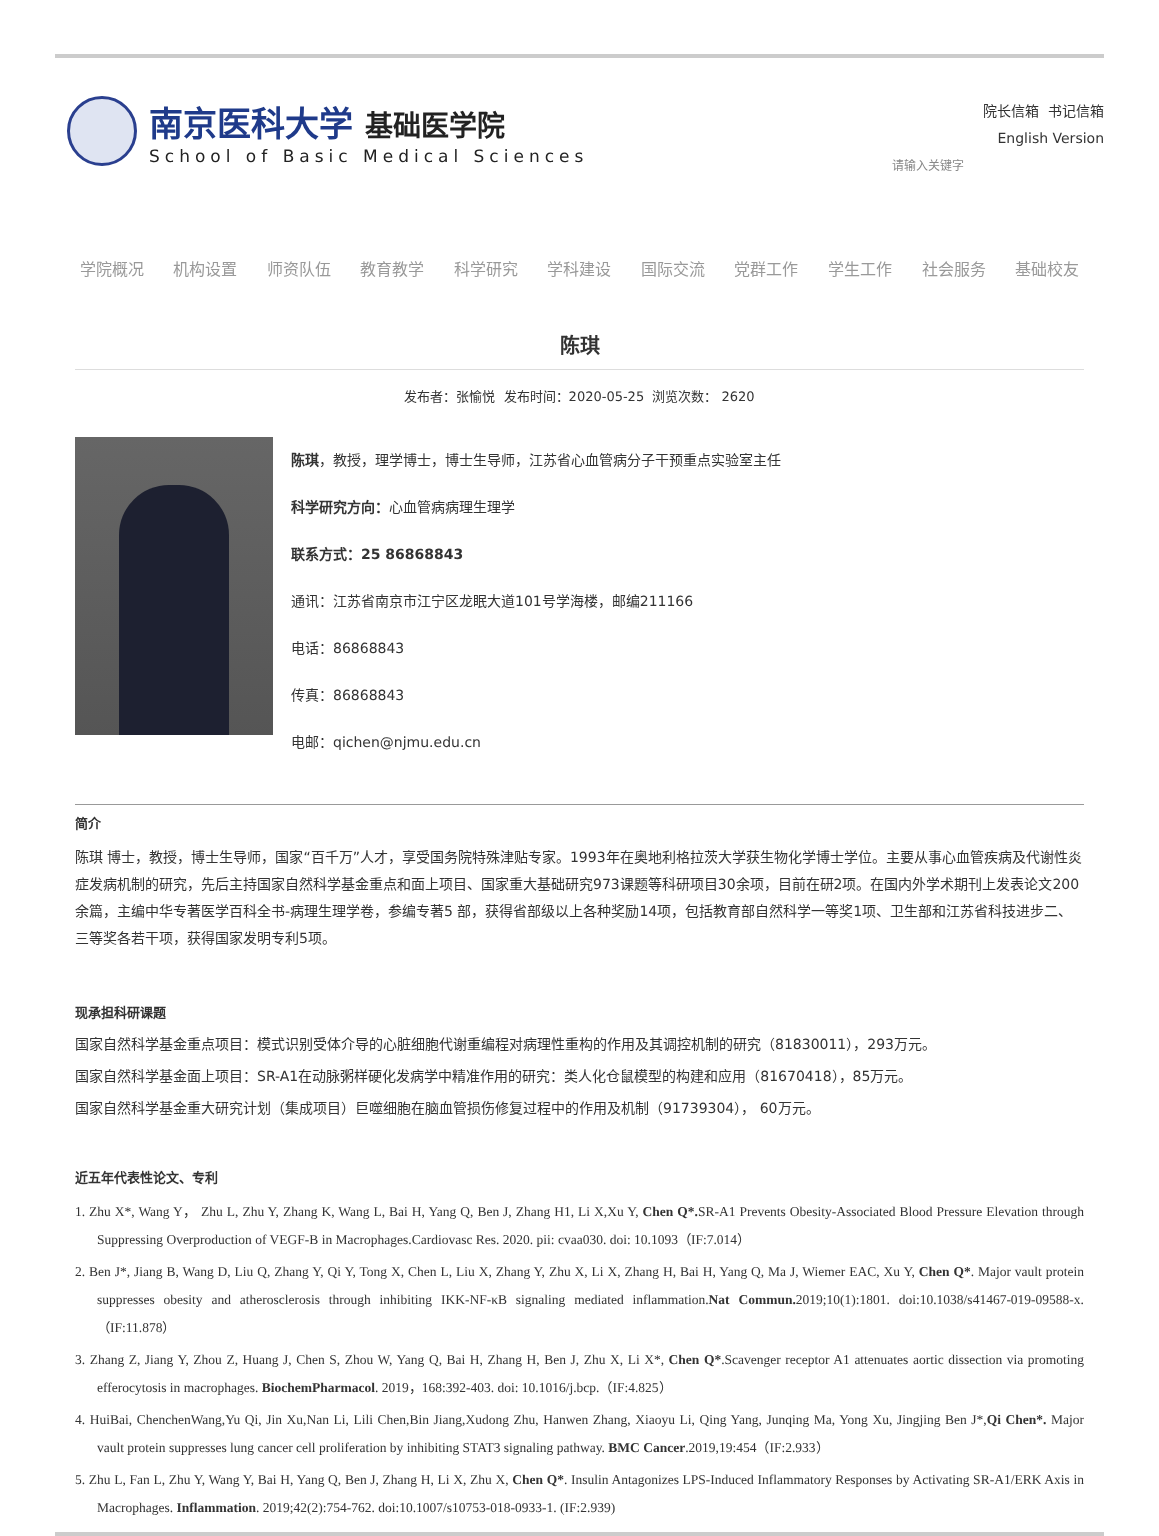南京医科大学 基础医学院
School of Basic Medical Sciences
院长信箱 书记信箱
English Version
请输入关键字
学院概况 机构设置 师资队伍 教育教学 科学研究 学科建设 国际交流 党群工作 学生工作 社会服务 基础校友
陈琪
发布者：张愉悦 发布时间：2020-05-25 浏览次数： 2620
陈琪，教授，理学博士，博士生导师，江苏省心血管病分子干预重点实验室主任
科学研究方向：心血管病病理生理学
联系方式：25 86868843
通讯：江苏省南京市江宁区龙眠大道101号学海楼，邮编211166
电话：86868843
传真：86868843
电邮：qichen@njmu.edu.cn
简介
陈琪 博士，教授，博士生导师，国家“百千万”人才，享受国务院特殊津贴专家。1993年在奥地利格拉茨大学获生物化学博士学位。主要从事心血管疾病及代谢性炎症发病机制的研究，先后主持国家自然科学基金重点和面上项目、国家重大基础研究973课题等科研项目30余项，目前在研2项。在国内外学术期刊上发表论文200余篇，主编中华专著医学百科全书-病理生理学卷，参编专著5 部，获得省部级以上各种奖励14项，包括教育部自然科学一等奖1项、卫生部和江苏省科技进步二、三等奖各若干项，获得国家发明专利5项。
现承担科研课题
国家自然科学基金重点项目：模式识别受体介导的心脏细胞代谢重编程对病理性重构的作用及其调控机制的研究（81830011），293万元。
国家自然科学基金面上项目：SR-A1在动脉粥样硬化发病学中精准作用的研究：类人化仓鼠模型的构建和应用（81670418），85万元。
国家自然科学基金重大研究计划（集成项目）巨噬细胞在脑血管损伤修复过程中的作用及机制（91739304）， 60万元。
近五年代表性论文、专利
1. Zhu X*, Wang Y， Zhu L, Zhu Y, Zhang K, Wang L, Bai H, Yang Q, Ben J, Zhang H1, Li X,Xu Y, Chen Q*. SR-A1 Prevents Obesity-Associated Blood Pressure Elevation through Suppressing Overproduction of VEGF-B in Macrophages.Cardiovasc Res. 2020. pii: cvaa030. doi: 10.1093（IF:7.014）
2. Ben J*, Jiang B, Wang D, Liu Q, Zhang Y, Qi Y, Tong X, Chen L, Liu X, Zhang Y, Zhu X, Li X, Zhang H, Bai H, Yang Q, Ma J, Wiemer EAC, Xu Y, Chen Q*. Major vault protein suppresses obesity and atherosclerosis through inhibiting IKK-NF-κB signaling mediated inflammation.Nat Commun. 2019;10(1):1801. doi:10.1038/s41467-019-09588-x.（IF:11.878）
3. Zhang Z, Jiang Y, Zhou Z, Huang J, Chen S, Zhou W, Yang Q, Bai H, Zhang H, Ben J, Zhu X, Li X*, Chen Q*.Scavenger receptor A1 attenuates aortic dissection via promoting efferocytosis in macrophages. BiochemPharmacol. 2019，168:392-403. doi: 10.1016/j.bcp.（IF:4.825）
4. HuiBai, ChenchenWang,Yu Qi, Jin Xu,Nan Li, Lili Chen,Bin Jiang,Xudong Zhu, Hanwen Zhang, Xiaoyu Li, Qing Yang, Junqing Ma, Yong Xu, Jingjing Ben J*,Qi Chen*. Major vault protein suppresses lung cancer cell proliferation by inhibiting STAT3 signaling pathway. BMC Cancer.2019,19:454（IF:2.933）
5. Zhu L, Fan L, Zhu Y, Wang Y, Bai H, Yang Q, Ben J, Zhang H, Li X, Zhu X, Chen Q*. Insulin Antagonizes LPS-Induced Inflammatory Responses by Activating SR-A1/ERK Axis in Macrophages. Inflammation. 2019;42(2):754-762. doi:10.1007/s10753-018-0933-1. (IF:2.939)